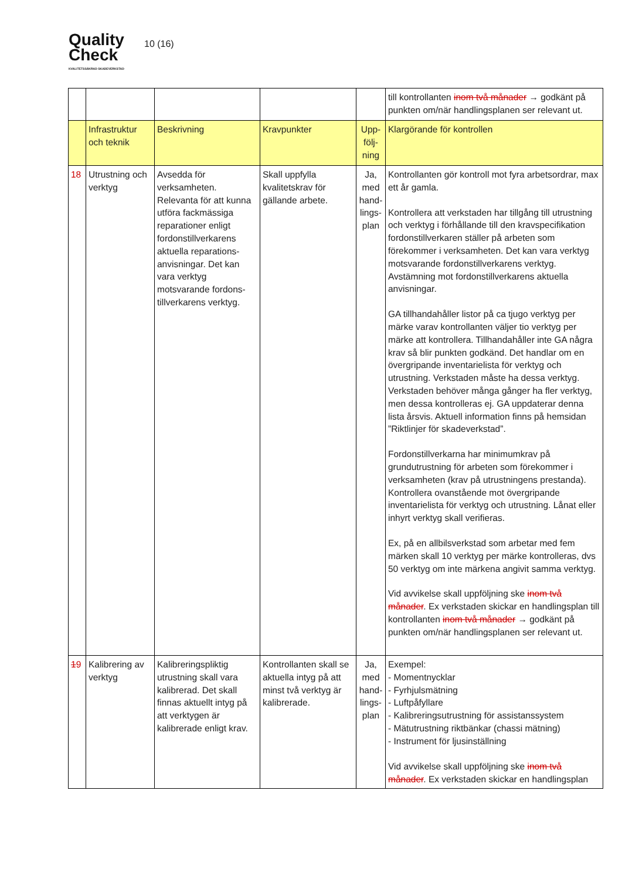Quality
Check
KVALITETSSÄKRAD SKADEVERKSTAD
10 (16)
| | | | | | till kontrollanten inom två månader → godkänt på punkten om/när handlingsplanen ser relevant ut. |
| | Infrastruktur och teknik | Beskrivning | Kravpunkter | Upp-följ-ning | Klargörande för kontrollen |
| 18 | Utrustning och verktyg | Avsedda för verksamheten. Relevanta för att kunna utföra fackmässiga reparationer enligt fordonstillverkarens aktuella reparations-anvisningar. Det kan vara verktyg motsvarande fordons-tillverkarens verktyg. | Skall uppfylla kvalitetskrav för gällande arbete. | Ja, med hand-lings-plan | Kontrollanten gör kontroll mot fyra arbetsordrar, max ett år gamla. Kontrollera att verkstaden har tillgång till utrustning och verktyg i förhållande till den kravspecifikation fordonstillverkaren ställer på arbeten som förekommer i verksamheten. Det kan vara verktyg motsvarande fordonstillverkarens verktyg. Avstämning mot fordonstillverkarens aktuella anvisningar. GA tillhandahåller listor på ca tjugo verktyg per märke varav kontrollanten väljer tio verktyg per märke att kontrollera. Tillhandahåller inte GA några krav så blir punkten godkänd. Det handlar om en övergripande inventarielista för verktyg och utrustning. Verkstaden måste ha dessa verktyg. Verkstaden behöver många gånger ha fler verktyg, men dessa kontrolleras ej. GA uppdaterar denna lista årsvis. Aktuell information finns på hemsidan ”Riktlinjer för skadeverkstad”. Fordonstillverkarna har minimumkrav på grundutrustning för arbeten som förekommer i verksamheten (krav på utrustningens prestanda). Kontrollera ovanstående mot övergripande inventarielista för verktyg och utrustning. Lånat eller inhyrt verktyg skall verifieras. Ex, på en allbilsverkstad som arbetar med fem märken skall 10 verktyg per märke kontrolleras, dvs 50 verktyg om inte märkena angivit samma verktyg. Vid avvikelse skall uppföljning ske inom två månader . Ex verkstaden skickar en handlingsplan till kontrollanten inom två månader → godkänt på punkten om/när handlingsplanen ser relevant ut. |
| 1 9 | Kalibrering av verktyg | Kalibreringspliktig utrustning skall vara kalibrerad. Det skall finnas aktuellt intyg på att verktygen är kalibrerade enligt krav. | Kontrollanten skall se aktuella intyg på att minst två verktyg är kalibrerade. | Ja, med hand-lings-plan | Exempel: - Momentnycklar - Fyrhjulsmätning - Luftpåfyllare - Kalibreringsutrustning för assistanssystem - Mätutrustning riktbänkar (chassi mätning) - Instrument för ljusinställning Vid avvikelse skall uppföljning ske inom två månader . Ex verkstaden skickar en handlingsplan |